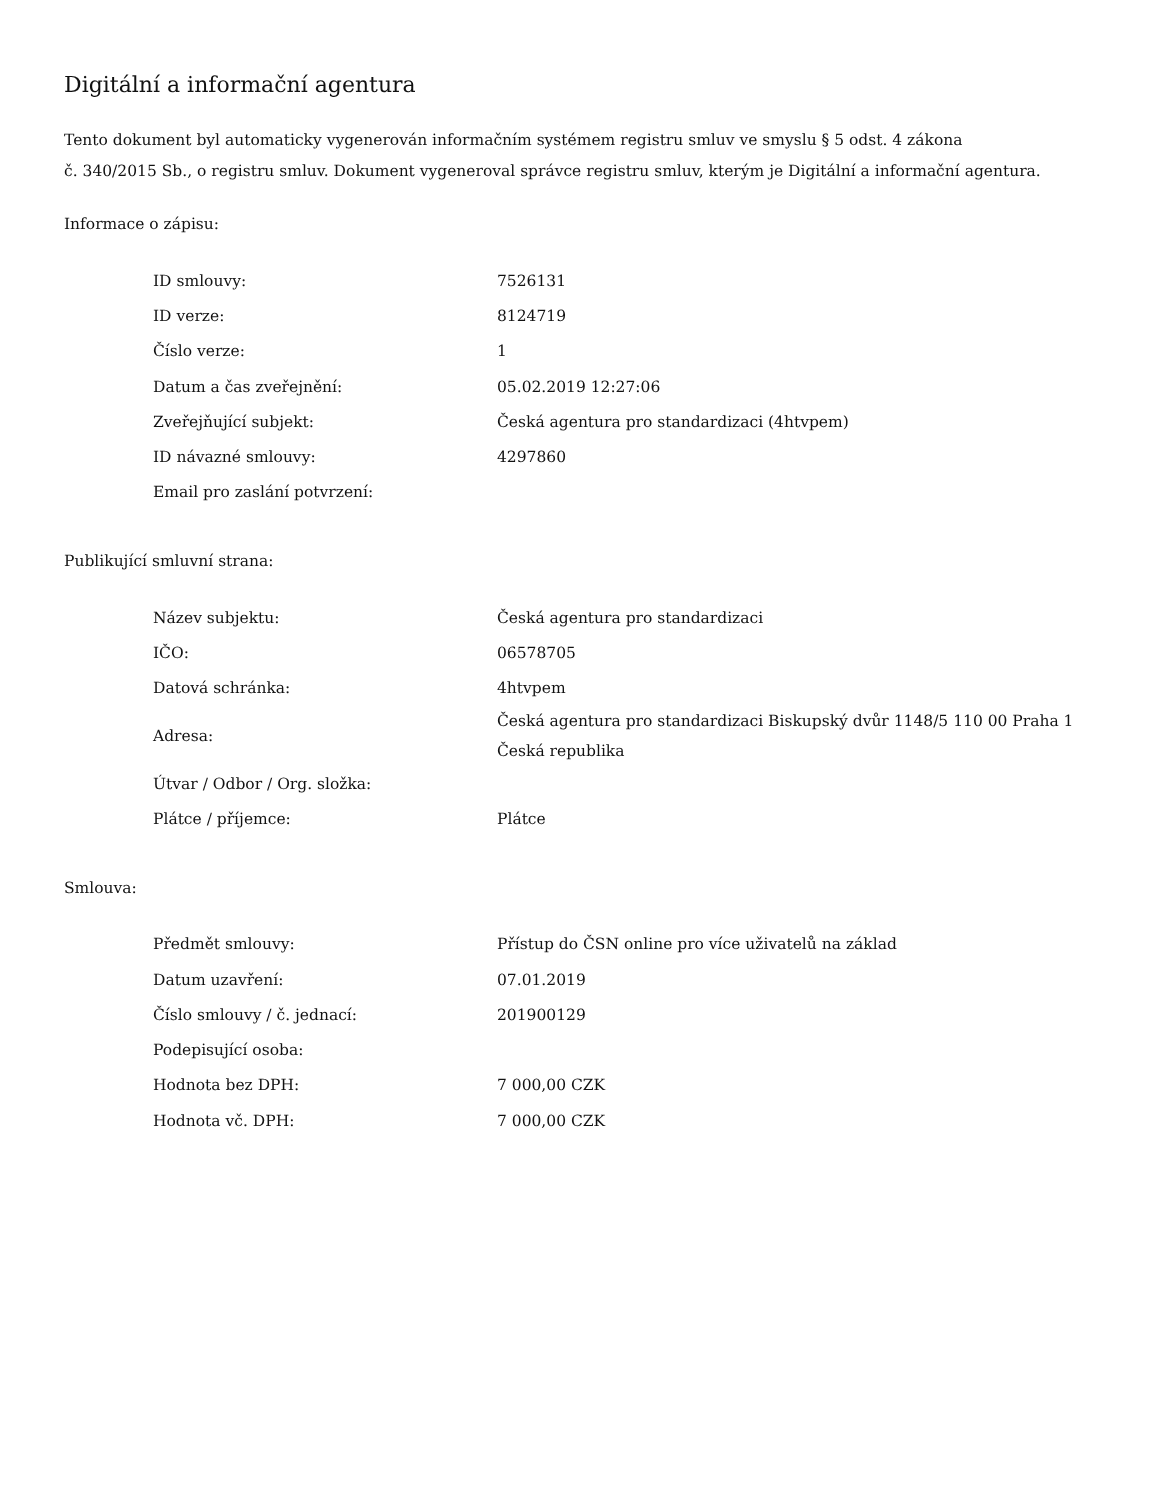Digitální a informační agentura
Tento dokument byl automaticky vygenerován informačním systémem registru smluv ve smyslu § 5 odst. 4 zákona
č. 340/2015 Sb., o registru smluv. Dokument vygeneroval správce registru smluv, kterým je Digitální a informační agentura.
Informace o zápisu:
| ID smlouvy: | 7526131 |
| ID verze: | 8124719 |
| Číslo verze: | 1 |
| Datum a čas zveřejnění: | 05.02.2019 12:27:06 |
| Zveřejňující subjekt: | Česká agentura pro standardizaci (4htvpem) |
| ID návazné smlouvy: | 4297860 |
| Email pro zaslání potvrzení: | |
Publikující smluvní strana:
| Název subjektu: | Česká agentura pro standardizaci |
| IČO: | 06578705 |
| Datová schránka: | 4htvpem |
| Adresa: | Česká agentura pro standardizaci Biskupský dvůr 1148/5 110 00 Praha 1 Česká republika |
| Útvar / Odbor / Org. složka: | |
| Plátce / příjemce: | Plátce |
Smlouva:
| Předmět smlouvy: | Přístup do ČSN online pro více uživatelů na základ |
| Datum uzavření: | 07.01.2019 |
| Číslo smlouvy / č. jednací: | 201900129 |
| Podepisující osoba: | |
| Hodnota bez DPH: | 7 000,00 CZK |
| Hodnota vč. DPH: | 7 000,00 CZK |